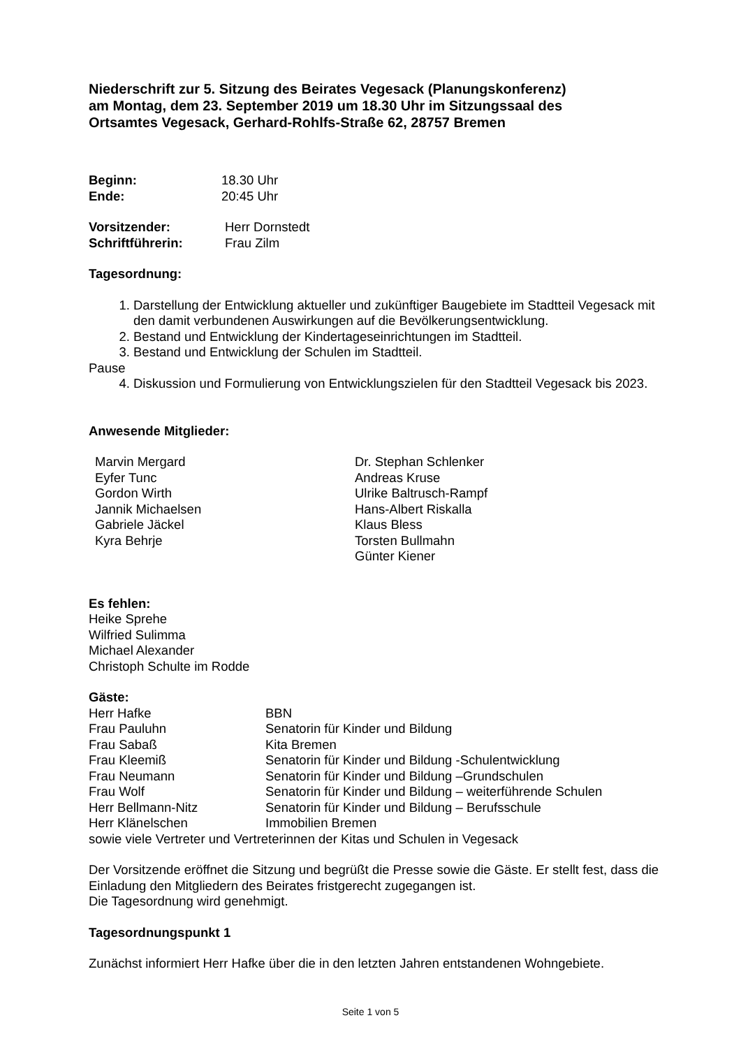Niederschrift zur 5. Sitzung des Beirates Vegesack (Planungskonferenz)
am Montag, dem 23. September 2019 um 18.30 Uhr im Sitzungssaal des
Ortsamtes Vegesack, Gerhard-Rohlfs-Straße 62, 28757 Bremen
| Beginn: | 18.30 Uhr |
| Ende: | 20:45 Uhr |
| Vorsitzender: | Herr Dornstedt |
| Schriftführerin: | Frau Zilm |
Tagesordnung:
1. Darstellung der Entwicklung aktueller und zukünftiger Baugebiete im Stadtteil Vegesack mit den damit verbundenen Auswirkungen auf die Bevölkerungsentwicklung.
2. Bestand und Entwicklung der Kindertageseinrichtungen im Stadtteil.
3. Bestand und Entwicklung der Schulen im Stadtteil.
Pause
4. Diskussion und Formulierung von Entwicklungszielen für den Stadtteil Vegesack bis 2023.
Anwesende Mitglieder:
| Marvin Mergard Eyfer Tunc Gordon Wirth Jannik Michaelsen Gabriele Jäckel Kyra Behrje | Dr. Stephan Schlenker Andreas Kruse Ulrike Baltrusch-Rampf Hans-Albert Riskalla Klaus Bless Torsten Bullmahn Günter Kiener |
Es fehlen:
Heike Sprehe
Wilfried Sulimma
Michael Alexander
Christoph Schulte im Rodde
Gäste:
| Herr Hafke | BBN |
| Frau Pauluhn | Senatorin für Kinder und Bildung |
| Frau Sabaß | Kita Bremen |
| Frau Kleemiß | Senatorin für Kinder und Bildung -Schulentwicklung |
| Frau Neumann | Senatorin für Kinder und Bildung –Grundschulen |
| Frau Wolf | Senatorin für Kinder und Bildung – weiterführende Schulen |
| Herr Bellmann-Nitz | Senatorin für Kinder und Bildung – Berufsschule |
| Herr Klänelschen | Immobilien Bremen |
sowie viele Vertreter und Vertreterinnen der Kitas und Schulen in Vegesack
Der Vorsitzende eröffnet die Sitzung und begrüßt die Presse sowie die Gäste. Er stellt fest, dass die Einladung den Mitgliedern des Beirates fristgerecht zugegangen ist.
Die Tagesordnung wird genehmigt.
Tagesordnungspunkt 1
Zunächst informiert Herr Hafke über die in den letzten Jahren entstandenen Wohngebiete.
Seite 1 von 5